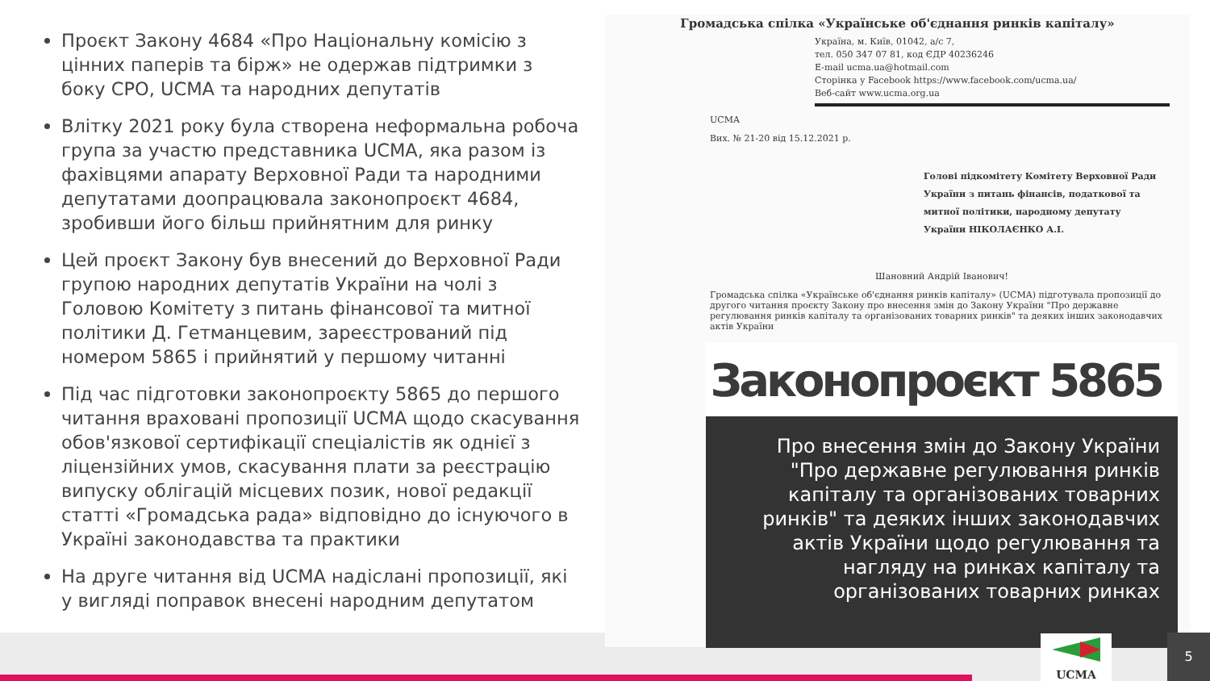Проєкт Закону 4684 «Про Національну комісію з цінних паперів та бірж» не одержав підтримки з боку СРО, UCMA та народних депутатів
Влітку 2021 року була створена неформальна робоча група за участю представника UCMA, яка разом із фахівцями апарату Верховної Ради та народними депутатами доопрацювала законопроєкт 4684, зробивши його більш прийнятним для ринку
Цей проєкт Закону був внесений до Верховної Ради групою народних депутатів України на чолі з Головою Комітету з питань фінансової та митної політики Д. Гетманцевим, зареєстрований під номером 5865 і прийнятий у першому читанні
Під час підготовки законопроєкту 5865 до першого читання враховані пропозиції UCMA щодо скасування обов'язкової сертифікації спеціалістів як однієї з ліцензійних умов, скасування плати за реєстрацію випуску облігацій місцевих позик, нової редакції статті «Громадська рада» відповідно до існуючого в Україні законодавства та практики
На друге читання від UCMA надіслані пропозиції, які у вигляді поправок внесені народним депутатом
Громадська спілка «Українське об'єднання ринків капіталу»
Україна, м. Київ, 01042, а/с 7,
тел. 050 347 07 81, код ЄДР 40236246
E-mail ucma.ua@hotmail.com
Сторінка у Facebook https://www.facebook.com/ucma.ua/
Веб-сайт www.ucma.org.ua
UCMA
Вих. № 21-20 від 15.12.2021 р.
Голові підкомітету Комітету Верховної Ради України з питань фінансів, податкової та митної політики, народному депутату України НІКОЛАЄНКО А.І.
Шановний Андрій Іванович!
Громадська спілка «Українське об'єднання ринків капіталу» (UCMA) підготувала пропозиції до другого читання проєкту Закону про внесення змін до Закону України "Про державне регулювання ринків капіталу та організованих товарних ринків" та деяких інших законодавчих актів України
Законопроєкт 5865
Про внесення змін до Закону України "Про державне регулювання ринків капіталу та організованих товарних ринків" та деяких інших законодавчих актів України щодо регулювання та нагляду на ринках капіталу та організованих товарних ринках
UCMA
5